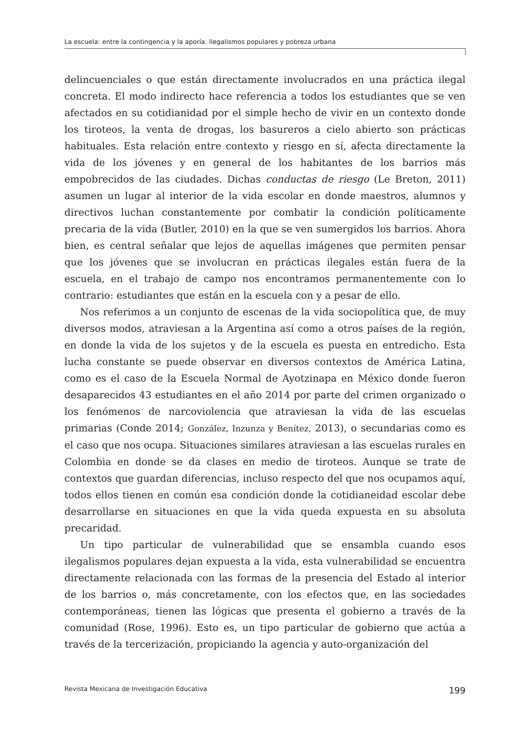La escuela: entre la contingencia y la aporía. Ilegalismos populares y pobreza urbana
delincuenciales o que están directamente involucrados en una práctica ilegal concreta. El modo indirecto hace referencia a todos los estudiantes que se ven afectados en su cotidianidad por el simple hecho de vivir en un contexto donde los tiroteos, la venta de drogas, los basureros a cielo abierto son prácticas habituales. Esta relación entre contexto y riesgo en sí, afecta directamente la vida de los jóvenes y en general de los habitantes de los barrios más empobrecidos de las ciudades. Dichas conductas de riesgo (Le Breton, 2011) asumen un lugar al interior de la vida escolar en donde maestros, alumnos y directivos luchan constantemente por combatir la condición políticamente precaria de la vida (Butler, 2010) en la que se ven sumergidos los barrios. Ahora bien, es central señalar que lejos de aquellas imágenes que permiten pensar que los jóvenes que se involucran en prácticas ilegales están fuera de la escuela, en el trabajo de campo nos encontramos permanentemente con lo contrario: estudiantes que están en la escuela con y a pesar de ello.
Nos referimos a un conjunto de escenas de la vida sociopolítica que, de muy diversos modos, atraviesan a la Argentina así como a otros países de la región, en donde la vida de los sujetos y de la escuela es puesta en entredicho. Esta lucha constante se puede observar en diversos contextos de América Latina, como es el caso de la Escuela Normal de Ayotzinapa en México donde fueron desaparecidos 43 estudiantes en el año 2014 por parte del crimen organizado o los fenómenos de narcoviolencia que atraviesan la vida de las escuelas primarias (Conde 2014; González, Inzunza y Benítez, 2013), o secundarias como es el caso que nos ocupa. Situaciones similares atraviesan a las escuelas rurales en Colombia en donde se da clases en medio de tiroteos. Aunque se trate de contextos que guardan diferencias, incluso respecto del que nos ocupamos aquí, todos ellos tienen en común esa condición donde la cotidianeidad escolar debe desarrollarse en situaciones en que la vida queda expuesta en su absoluta precaridad.
Un tipo particular de vulnerabilidad que se ensambla cuando esos ilegalismos populares dejan expuesta a la vida, esta vulnerabilidad se encuentra directamente relacionada con las formas de la presencia del Estado al interior de los barrios o, más concretamente, con los efectos que, en las sociedades contemporáneas, tienen las lógicas que presenta el gobierno a través de la comunidad (Rose, 1996). Esto es, un tipo particular de gobierno que actúa a través de la tercerización, propiciando la agencia y auto-organización del
Revista Mexicana de Investigación Educativa 199